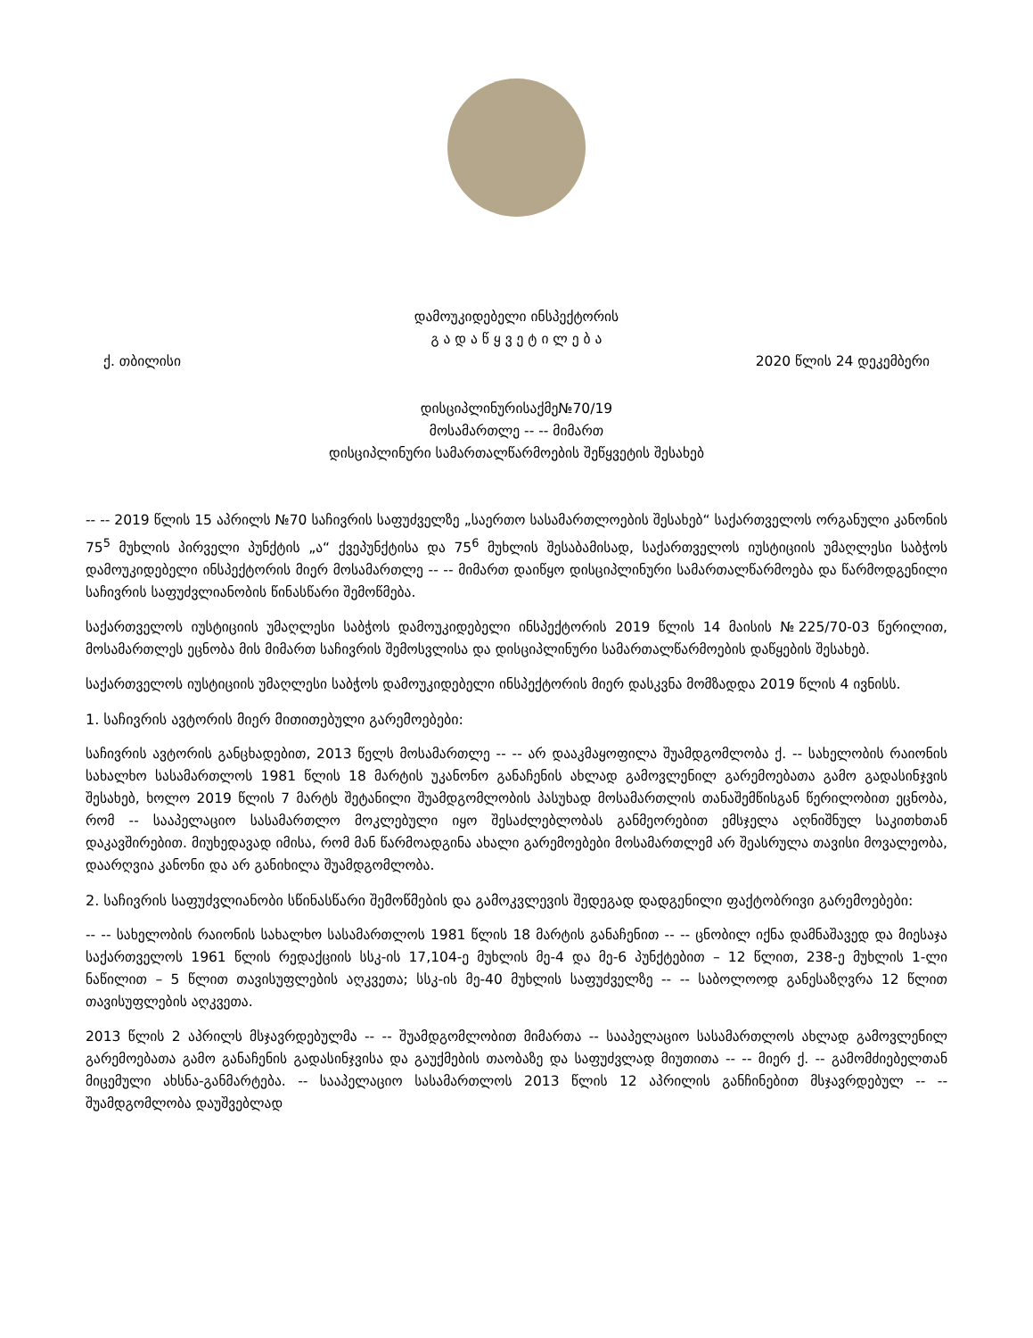დამოუკიდებელი ინსპექტორის
გ ა დ ა წ ყ ვ ე ტ ი ლ ე ბ ა
ქ. თბილისი 2020 წლის 24 დეკემბერი
დისციპლინურისაქმე№70/19
მოსამართლე -- -- მიმართ
დისციპლინური სამართალწარმოების შეწყვეტის შესახებ
-- -- 2019 წლის 15 აპრილს №70 საჩივრის საფუძველზე „საერთო სასამართლოების შესახებ“ საქართველოს ორგანული კანონის 75<sup>5</sup> მუხლის პირველი პუნქტის „ა“ ქვეპუნქტისა და 75<sup>6</sup> მუხლის შესაბამისად, საქართველოს იუსტიციის უმაღლესი საბჭოს დამოუკიდებელი ინსპექტორის მიერ მოსამართლე -- -- მიმართ დაიწყო დისციპლინური სამართალწარმოება და წარმოდგენილი საჩივრის საფუძვლიანობის წინასწარი შემოწმება.
საქართველოს იუსტიციის უმაღლესი საბჭოს დამოუკიდებელი ინსპექტორის 2019 წლის 14 მაისის №225/70-03 წერილით, მოსამართლეს ეცნობა მის მიმართ საჩივრის შემოსვლისა და დისციპლინური სამართალწარმოების დაწყების შესახებ.
საქართველოს იუსტიციის უმაღლესი საბჭოს დამოუკიდებელი ინსპექტორის მიერ დასკვნა მომზადდა 2019 წლის 4 ივნისს.
1. საჩივრის ავტორის მიერ მითითებული გარემოებები:
საჩივრის ავტორის განცხადებით, 2013 წელს მოსამართლე -- -- არ დააკმაყოფილა შუამდგომლობა ქ. -- სახელობის რაიონის სახალხო სასამართლოს 1981 წლის 18 მარტის უკანონო განაჩენის ახლად გამოვლენილ გარემოებათა გამო გადასინჯვის შესახებ, ხოლო 2019 წლის 7 მარტს შეტანილი შუამდგომლობის პასუხად მოსამართლის თანაშემწისგან წერილობით ეცნობა, რომ -- სააპელაციო სასამართლო მოკლებული იყო შესაძლებლობას განმეორებით ემსჯელა აღნიშნულ საკითხთან დაკავშირებით. მიუხედავად იმისა, რომ მან წარმოადგინა ახალი გარემოებები მოსამართლემ არ შეასრულა თავისი მოვალეობა, დაარღვია კანონი და არ განიხილა შუამდგომლობა.
2. საჩივრის საფუძვლიანობი სწინასწარი შემოწმების და გამოკვლევის შედეგად დადგენილი ფაქტობრივი გარემოებები:
-- -- სახელობის რაიონის სახალხო სასამართლოს 1981 წლის 18 მარტის განაჩენით -- -- ცნობილ იქნა დამნაშავედ და მიესაჯა საქართველოს 1961 წლის რედაქციის სსკ-ის 17,104-ე მუხლის მე-4 და მე-6 პუნქტებით – 12 წლით, 238-ე მუხლის 1-ლი ნაწილით – 5 წლით თავისუფლების აღკვეთა; სსკ-ის მე-40 მუხლის საფუძველზე -- -- საბოლოოდ განესაზღვრა 12 წლით თავისუფლების აღკვეთა.
2013 წლის 2 აპრილს მსჯავრდებულმა -- -- შუამდგომლობით მიმართა -- სააპელაციო სასამართლოს ახლად გამოვლენილ გარემოებათა გამო განაჩენის გადასინჯვისა და გაუქმების თაობაზე და საფუძვლად მიუთითა -- -- მიერ ქ. -- გამომძიებელთან მიცემული ახსნა-განმარტება. -- სააპელაციო სასამართლოს 2013 წლის 12 აპრილის განჩინებით მსჯავრდებულ -- -- შუამდგომლობა დაუშვებლად